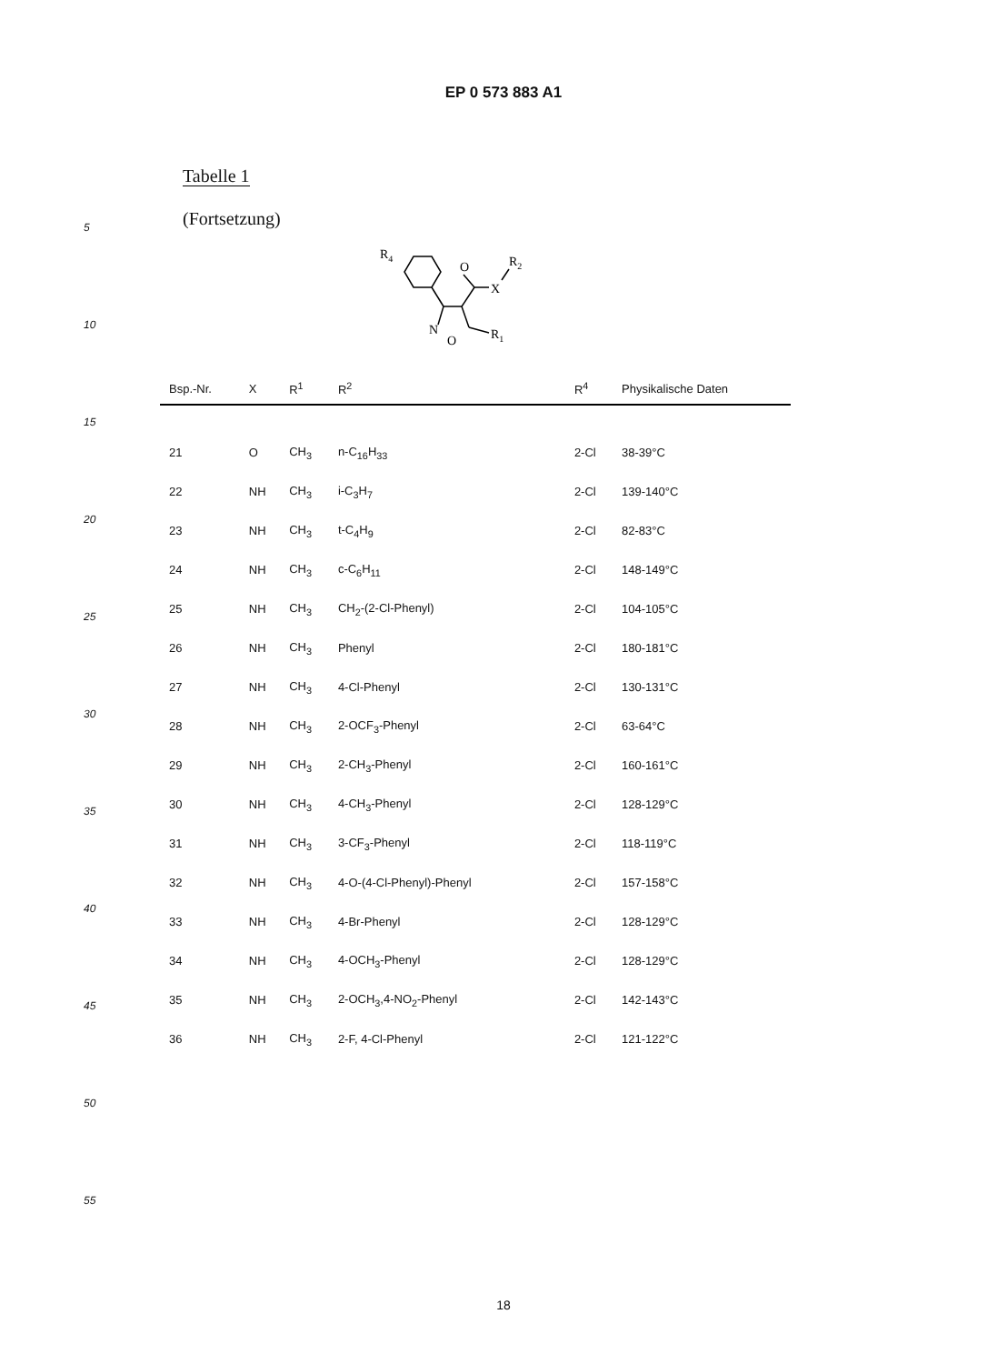EP 0 573 883 A1
Tabelle 1
(Fortsetzung)
R4
O
R2
X
N
O
R1
| Bsp.-Nr. | X | R<sup>1</sup> | R<sup>2</sup> | R<sup>4</sup> | Physikalische Daten |
| --- | --- | --- | --- | --- | --- |
| 21 | O | CH<sub>3</sub> | n-C<sub>16</sub>H<sub>33</sub> | 2-Cl | 38-39°C |
| 22 | NH | CH<sub>3</sub> | i-C<sub>3</sub>H<sub>7</sub> | 2-Cl | 139-140°C |
| 23 | NH | CH<sub>3</sub> | t-C<sub>4</sub>H<sub>9</sub> | 2-Cl | 82-83°C |
| 24 | NH | CH<sub>3</sub> | c-C<sub>6</sub>H<sub>11</sub> | 2-Cl | 148-149°C |
| 25 | NH | CH<sub>3</sub> | CH<sub>2</sub>-(2-Cl-Phenyl) | 2-Cl | 104-105°C |
| 26 | NH | CH<sub>3</sub> | Phenyl | 2-Cl | 180-181°C |
| 27 | NH | CH<sub>3</sub> | 4-Cl-Phenyl | 2-Cl | 130-131°C |
| 28 | NH | CH<sub>3</sub> | 2-OCF<sub>3</sub>-Phenyl | 2-Cl | 63-64°C |
| 29 | NH | CH<sub>3</sub> | 2-CH<sub>3</sub>-Phenyl | 2-Cl | 160-161°C |
| 30 | NH | CH<sub>3</sub> | 4-CH<sub>3</sub>-Phenyl | 2-Cl | 128-129°C |
| 31 | NH | CH<sub>3</sub> | 3-CF<sub>3</sub>-Phenyl | 2-Cl | 118-119°C |
| 32 | NH | CH<sub>3</sub> | 4-O-(4-Cl-Phenyl)-Phenyl | 2-Cl | 157-158°C |
| 33 | NH | CH<sub>3</sub> | 4-Br-Phenyl | 2-Cl | 128-129°C |
| 34 | NH | CH<sub>3</sub> | 4-OCH<sub>3</sub>-Phenyl | 2-Cl | 128-129°C |
| 35 | NH | CH<sub>3</sub> | 2-OCH<sub>3</sub>,4-NO<sub>2</sub>-Phenyl | 2-Cl | 142-143°C |
| 36 | NH | CH<sub>3</sub> | 2-F, 4-Cl-Phenyl | 2-Cl | 121-122°C |
5
10
15
20
25
30
35
40
45
50
55
18